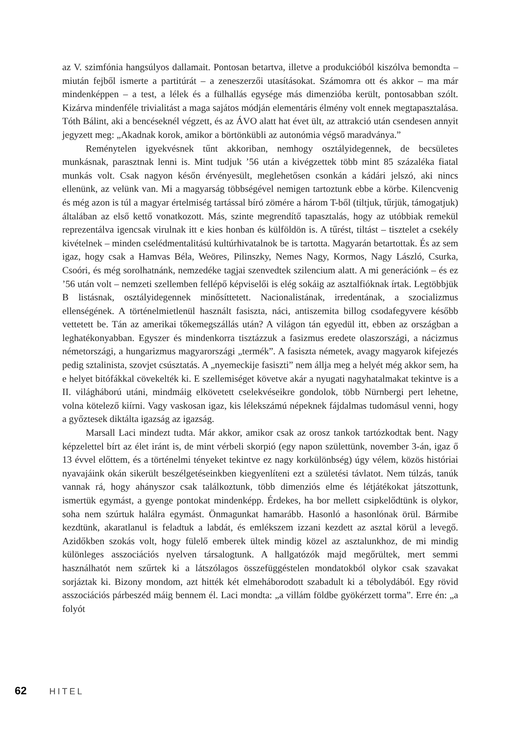az V. szimfónia hangsúlyos dallamait. Pontosan betartva, illetve a produkcióból kiszólva bemondta – miután fejből ismerte a partitúrát – a zeneszerzői utasításokat. Számomra ott és akkor – ma már mindenképpen – a test, a lélek és a fülhallás egysége más dimenzióba került, pontosabban szólt. Kizárva mindenféle trivialitást a maga sajátos módján elementáris élmény volt ennek megtapasztalása. Tóth Bálint, aki a bencéseknél végzett, és az ÁVO alatt hat évet ült, az attrakció után csendesen annyit jegyzett meg: „Akadnak korok, amikor a börtönkübli az autonómia végső maradványa.”
Reménytelen igyekvésnek tűnt akkoriban, nemhogy osztályidegennek, de becsületes munkásnak, parasztnak lenni is. Mint tudjuk ’56 után a kivégzettek több mint 85 százaléka fiatal munkás volt. Csak nagyon későn érvényesült, meglehetősen csonkán a kádári jelszó, aki nincs ellenünk, az velünk van. Mi a magyarság többségével nemigen tartoztunk ebbe a körbe. Kilencvenig és még azon is túl a magyar értelmiség tartással bíró zömére a három T-ből (tiltjuk, tűrjük, támogatjuk) általában az első kettő vonatkozott. Más, szinte megrendítő tapasztalás, hogy az utóbbiak remekül reprezentálva igencsak virulnak itt e kies honban és külföldön is. A tűrést, tiltást – tisztelet a csekély kivételnek – minden cselédmentalitású kultúrhivatalnok be is tartotta. Magyarán betartottak. És az sem igaz, hogy csak a Hamvas Béla, Weöres, Pilinszky, Nemes Nagy, Kormos, Nagy László, Csurka, Csoóri, és még sorolhatnánk, nemzedéke tagjai szenvedtek szilencium alatt. A mi generációnk – és ez ’56 után volt – nemzeti szellemben fellépő képviselői is elég sokáig az asztalfióknak írtak. Legtöbbjük B listásnak, osztályidegennek minősíttetett. Nacionalistának, irredentának, a szocializmus ellenségének. A történelmietlenül használt fasiszta, náci, antiszemita billog csodafegyvere később vettetett be. Tán az amerikai tőkemegszállás után? A világon tán egyedül itt, ebben az országban a leghatékonyabban. Egyszer és mindenkorra tisztázzuk a fasizmus eredete olaszországi, a nácizmus németországi, a hungarizmus magyarországi „termék”. A fasiszta németek, avagy magyarok kifejezés pedig sztalinista, szovjet csúsztatás. A „nyemeckije fasiszti” nem állja meg a helyét még akkor sem, ha e helyet bitófákkal cövekelték ki. E szellemiséget követve akár a nyugati nagyhatalmakat tekintve is a II. világháború utáni, mindmáig elkövetett cselekvéseikre gondolok, több Nürnbergi pert lehetne, volna kötelező kiírni. Vagy vaskosan igaz, kis lélekszámú népeknek fájdalmas tudomásul venni, hogy a győztesek diktálta igazság az igazság.
Marsall Laci mindezt tudta. Már akkor, amikor csak az orosz tankok tartózkodtak bent. Nagy képzelettel bírt az élet iránt is, de mint vérbeli skorpió (egy napon születtünk, november 3-án, igaz ő 13 évvel előttem, és a történelmi tényeket tekintve ez nagy korkülönbség) úgy vélem, közös históriai nyavajáink okán sikerült beszélgetéseinkben kiegyenlíteni ezt a születési távlatot. Nem túlzás, tanúk vannak rá, hogy ahányszor csak találkoztunk, több dimenziós elme és létjátékokat játszottunk, ismertük egymást, a gyenge pontokat mindenképp. Érdekes, ha bor mellett csipkelődtünk is olykor, soha nem szúrtuk halálra egymást. Önmagunkat hamarább. Hasonló a hasonlónak örül. Bármibe kezdtünk, akaratlanul is feladtuk a labdát, és emlékszem izzani kezdett az asztal körül a levegő. Azidőkben szokás volt, hogy fülelő emberek ültek mindig közel az asztalunkhoz, de mi mindig különleges asszociációs nyelven társalogtunk. A hallgatózók majd megőrültek, mert semmi használhatót nem szűrtek ki a látszólagos összefüggéstelen mondatokból olykor csak szavakat sorjáztak ki. Bizony mondom, azt hitték két elmeháborodott szabadult ki a tébolydából. Egy rövid asszociációs párbeszéd máig bennem él. Laci mondta: „a villám földbe gyökérzett torma”. Erre én: „a folyót
62 HITEL